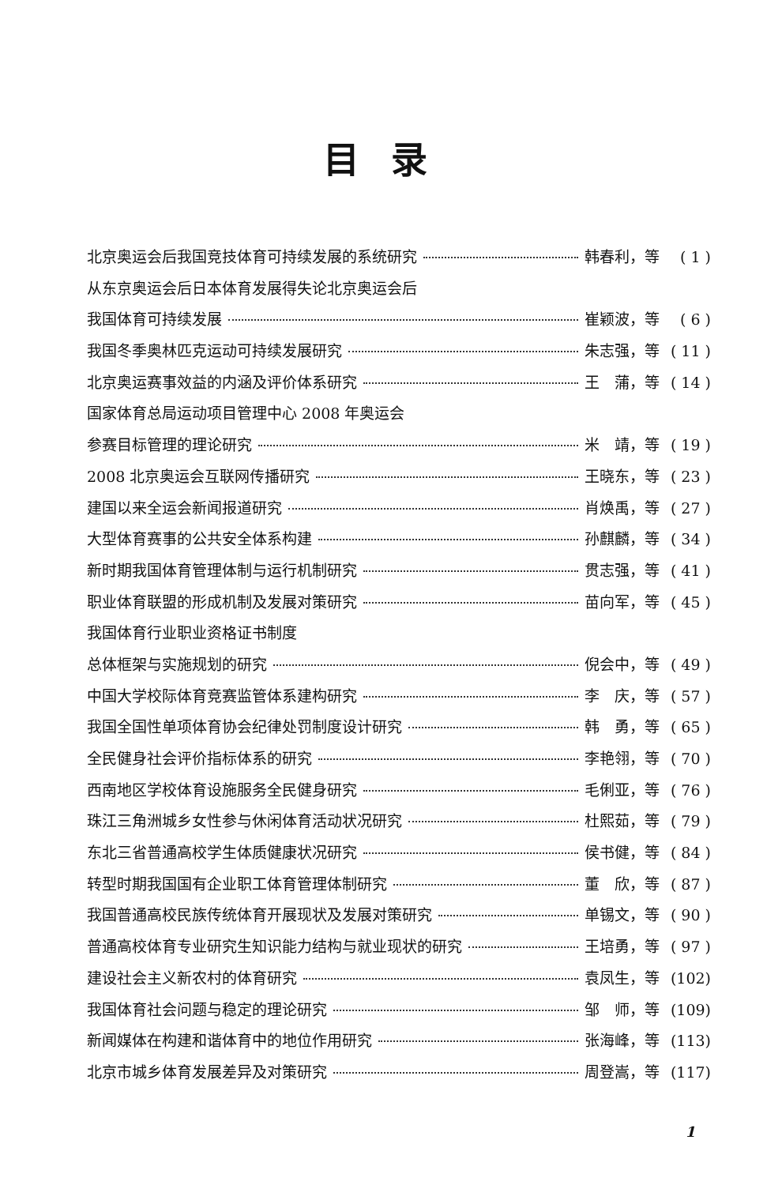目录
北京奥运会后我国竞技体育可持续发展的系统研究 韩春利，等 ( 1 )
从东京奥运会后日本体育发展得失论北京奥运会后
我国体育可持续发展 崔颖波，等 ( 6 )
我国冬季奥林匹克运动可持续发展研究 朱志强，等 ( 11 )
北京奥运赛事效益的内涵及评价体系研究 王　蒲，等 ( 14 )
国家体育总局运动项目管理中心 2008 年奥运会
参赛目标管理的理论研究 米　靖，等 ( 19 )
2008 北京奥运会互联网传播研究 王晓东，等 ( 23 )
建国以来全运会新闻报道研究 肖焕禹，等 ( 27 )
大型体育赛事的公共安全体系构建 孙麒麟，等 ( 34 )
新时期我国体育管理体制与运行机制研究 贯志强，等 ( 41 )
职业体育联盟的形成机制及发展对策研究 苗向军，等 ( 45 )
我国体育行业职业资格证书制度
总体框架与实施规划的研究 倪会中，等 ( 49 )
中国大学校际体育竞赛监管体系建构研究 李　庆，等 ( 57 )
我国全国性单项体育协会纪律处罚制度设计研究 韩　勇，等 ( 65 )
全民健身社会评价指标体系的研究 李艳翎，等 ( 70 )
西南地区学校体育设施服务全民健身研究 毛俐亚，等 ( 76 )
珠江三角洲城乡女性参与休闲体育活动状况研究 杜熙茹，等 ( 79 )
东北三省普通高校学生体质健康状况研究 侯书健，等 ( 84 )
转型时期我国国有企业职工体育管理体制研究 董　欣，等 ( 87 )
我国普通高校民族传统体育开展现状及发展对策研究 单锡文，等 ( 90 )
普通高校体育专业研究生知识能力结构与就业现状的研究 王培勇，等 ( 97 )
建设社会主义新农村的体育研究 袁凤生，等 (102)
我国体育社会问题与稳定的理论研究 邹　师，等 (109)
新闻媒体在构建和谐体育中的地位作用研究 张海峰，等 (113)
北京市城乡体育发展差异及对策研究 周登嵩，等 (117)
1